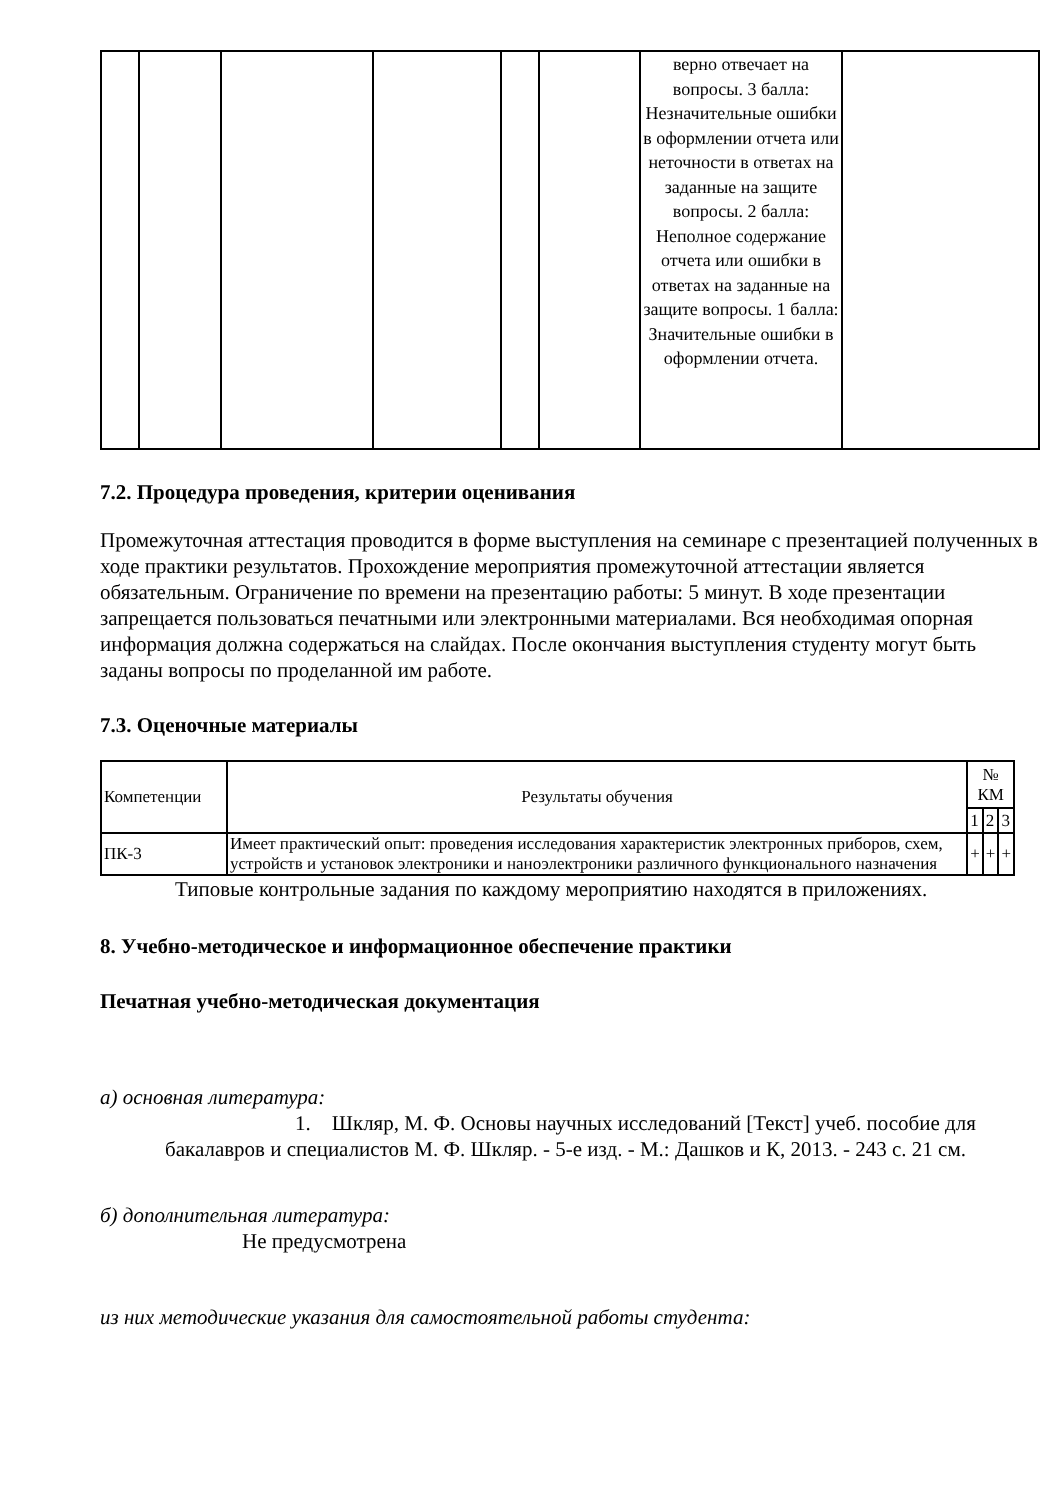| | | | | | | верно отвечает на вопросы. 3 балла: Незначительные ошибки в оформлении отчета или неточности в ответах на заданные на защите вопросы. 2 балла: Неполное содержание отчета или ошибки в ответах на заданные на защите вопросы. 1 балла: Значительные ошибки в оформлении отчета. | |
7.2. Процедура проведения, критерии оценивания
Промежуточная аттестация проводится в форме выступления на семинаре с презентацией полученных в ходе практики результатов. Прохождение мероприятия промежуточной аттестации является обязательным. Ограничение по времени на презентацию работы: 5 минут. В ходе презентации запрещается пользоваться печатными или электронными материалами. Вся необходимая опорная информация должна содержаться на слайдах. После окончания выступления студенту могут быть заданы вопросы по проделанной им работе.
7.3. Оценочные материалы
| Компетенции | Результаты обучения | № КМ | | |
| | | 1 | 2 | 3 |
| ПК-3 | Имеет практический опыт: проведения исследования характеристик электронных приборов, схем, устройств и установок электроники и наноэлектроники различного функционального назначения | + | + | + |
Типовые контрольные задания по каждому мероприятию находятся в приложениях.
8. Учебно-методическое и информационное обеспечение практики
Печатная учебно-методическая документация
а) основная литература:
1. Шкляр, М. Ф. Основы научных исследований [Текст] учеб. пособие для бакалавров и специалистов М. Ф. Шкляр. - 5-е изд. - М.: Дашков и К, 2013. - 243 с. 21 см.
б) дополнительная литература:
Не предусмотрена
из них методические указания для самостоятельной работы студента: